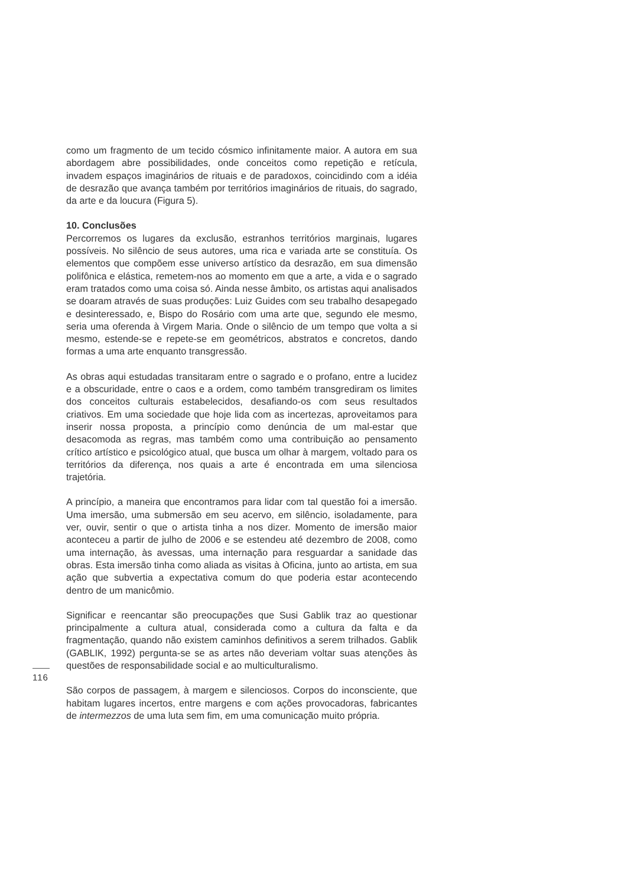como um fragmento de um tecido cósmico infinitamente maior. A autora em sua abordagem abre possibilidades, onde conceitos como repetição e retícula, invadem espaços imaginários de rituais e de paradoxos, coincidindo com a idéia de desrazão que avança também por territórios imaginários de rituais, do sagrado, da arte e da loucura (Figura 5).
10. Conclusões
Percorremos os lugares da exclusão, estranhos territórios marginais, lugares possíveis. No silêncio de seus autores, uma rica e variada arte se constituía. Os elementos que compõem esse universo artístico da desrazão, em sua dimensão polifônica e elástica, remetem-nos ao momento em que a arte, a vida e o sagrado eram tratados como uma coisa só. Ainda nesse âmbito, os artistas aqui analisados se doaram através de suas produções: Luiz Guides com seu trabalho desapegado e desinteressado, e, Bispo do Rosário com uma arte que, segundo ele mesmo, seria uma oferenda à Virgem Maria. Onde o silêncio de um tempo que volta a si mesmo, estende-se e repete-se em geométricos, abstratos e concretos, dando formas a uma arte enquanto transgressão.
As obras aqui estudadas transitaram entre o sagrado e o profano, entre a lucidez e a obscuridade, entre o caos e a ordem, como também transgrediram os limites dos conceitos culturais estabelecidos, desafiando-os com seus resultados criativos. Em uma sociedade que hoje lida com as incertezas, aproveitamos para inserir nossa proposta, a princípio como denúncia de um mal-estar que desacomoda as regras, mas também como uma contribuição ao pensamento crítico artístico e psicológico atual, que busca um olhar à margem, voltado para os territórios da diferença, nos quais a arte é encontrada em uma silenciosa trajetória.
A princípio, a maneira que encontramos para lidar com tal questão foi a imersão. Uma imersão, uma submersão em seu acervo, em silêncio, isoladamente, para ver, ouvir, sentir o que o artista tinha a nos dizer. Momento de imersão maior aconteceu a partir de julho de 2006 e se estendeu até dezembro de 2008, como uma internação, às avessas, uma internação para resguardar a sanidade das obras. Esta imersão tinha como aliada as visitas à Oficina, junto ao artista, em sua ação que subvertia a expectativa comum do que poderia estar acontecendo dentro de um manicômio.
Significar e reencantar são preocupações que Susi Gablik traz ao questionar principalmente a cultura atual, considerada como a cultura da falta e da fragmentação, quando não existem caminhos definitivos a serem trilhados. Gablik (GABLIK, 1992) pergunta-se se as artes não deveriam voltar suas atenções às questões de responsabilidade social e ao multiculturalismo.
São corpos de passagem, à margem e silenciosos. Corpos do inconsciente, que habitam lugares incertos, entre margens e com ações provocadoras, fabricantes de intermezzos de uma luta sem fim, em uma comunicação muito própria.
116